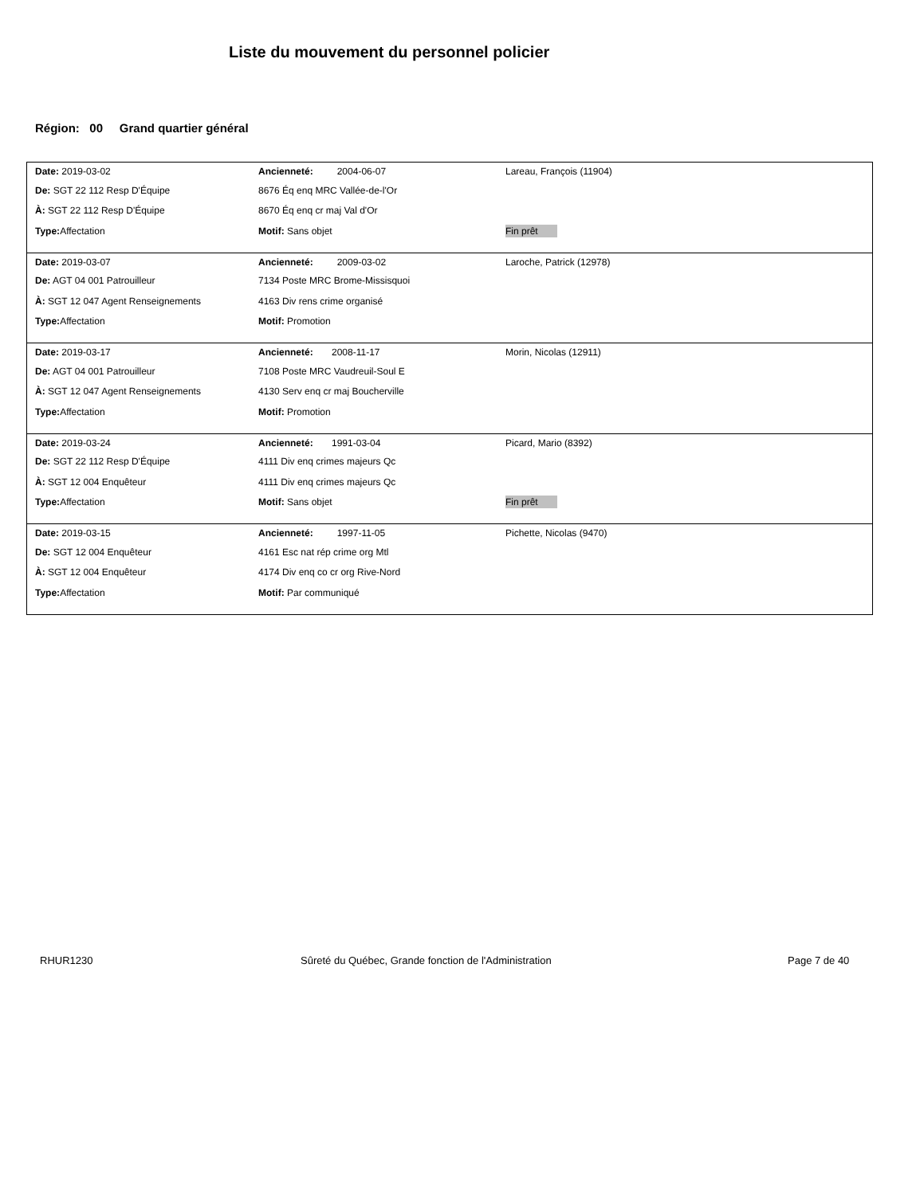Liste du mouvement du personnel policier
Région: 00 Grand quartier général
| Date: 2019-03-02 | Ancienneté: 2004-06-07 | Lareau, François (11904) |
| De: SGT 22 112 Resp D'Équipe | 8676 Éq enq MRC Vallée-de-l'Or | |
| À: SGT 22 112 Resp D'Équipe | 8670 Éq enq cr maj Val d'Or | |
| Type: Affectation | Motif: Sans objet | Fin prêt |
| Date: 2019-03-07 | Ancienneté: 2009-03-02 | Laroche, Patrick (12978) |
| De: AGT 04 001 Patrouilleur | 7134 Poste MRC Brome-Missisquoi | |
| À: SGT 12 047 Agent Renseignements | 4163 Div rens crime organisé | |
| Type: Affectation | Motif: Promotion | |
| Date: 2019-03-17 | Ancienneté: 2008-11-17 | Morin, Nicolas (12911) |
| De: AGT 04 001 Patrouilleur | 7108 Poste MRC Vaudreuil-Soul E | |
| À: SGT 12 047 Agent Renseignements | 4130 Serv enq cr maj Boucherville | |
| Type: Affectation | Motif: Promotion | |
| Date: 2019-03-24 | Ancienneté: 1991-03-04 | Picard, Mario (8392) |
| De: SGT 22 112 Resp D'Équipe | 4111 Div enq crimes majeurs Qc | |
| À: SGT 12 004 Enquêteur | 4111 Div enq crimes majeurs Qc | |
| Type: Affectation | Motif: Sans objet | Fin prêt |
| Date: 2019-03-15 | Ancienneté: 1997-11-05 | Pichette, Nicolas (9470) |
| De: SGT 12 004 Enquêteur | 4161 Esc nat rép crime org Mtl | |
| À: SGT 12 004 Enquêteur | 4174 Div enq co cr org Rive-Nord | |
| Type: Affectation | Motif: Par communiqué | |
RHUR1230 Sûreté du Québec, Grande fonction de l'Administration Page 7 de 40